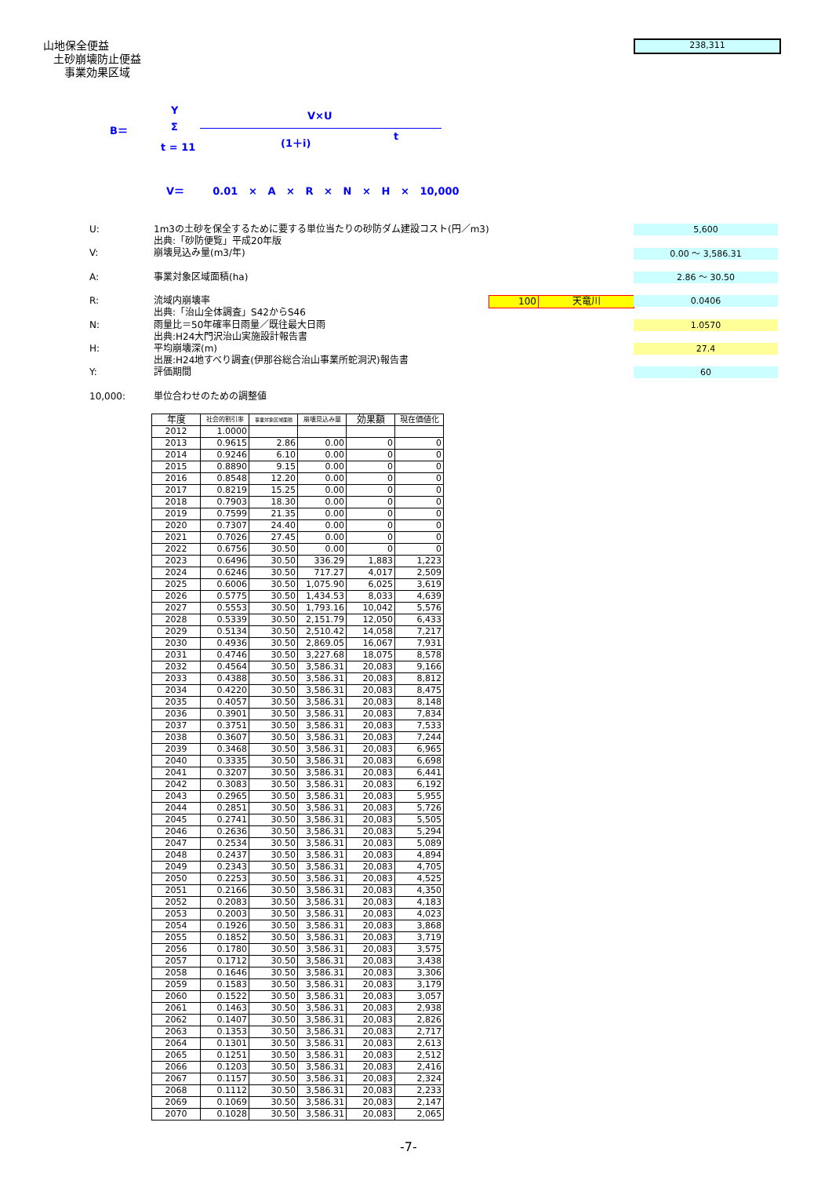山地保全便益
土砂崩壊防止便益
事業効果区域
238,311
Y
B＝ Σ
t = 11
V×U
(1＋i) t
V＝ 0.01 × A × R × N × H × 10,000
U: 1m3の土砂を保全するために要する単位当たりの砂防ダム建設コスト(円／m3)
出典:「砂防便覧」平成20年版
V: 崩壊見込み量(m3/年)
A: 事業対象区域面積(ha)
R: 流域内崩壊率 100 天竜川
出典:「治山全体調査」S42からS46
N: 雨量比＝50年確率日雨量／既往最大日雨
出典:H24大門沢治山実施設計報告書
H: 平均崩壊深(m)
出展:H24地すべり調査(伊那谷総合治山事業所蛇洞沢)報告書
Y: 評価期間
10,000: 単位合わせのための調整値
5,600
0.00 ～ 3,586.31
2.86 ～ 30.50
0.0406
1.0570
27.4
60
| 年度 | 社会的割引率 | 事業対象区域面積 | 崩壊見込み量 | 効果額 | 現在価値化 |
| --- | --- | --- | --- | --- | --- |
| 2012 | 1.0000 | | | | |
| 2013 | 0.9615 | 2.86 | 0.00 | 0 | 0 |
| 2014 | 0.9246 | 6.10 | 0.00 | 0 | 0 |
| 2015 | 0.8890 | 9.15 | 0.00 | 0 | 0 |
| 2016 | 0.8548 | 12.20 | 0.00 | 0 | 0 |
| 2017 | 0.8219 | 15.25 | 0.00 | 0 | 0 |
| 2018 | 0.7903 | 18.30 | 0.00 | 0 | 0 |
| 2019 | 0.7599 | 21.35 | 0.00 | 0 | 0 |
| 2020 | 0.7307 | 24.40 | 0.00 | 0 | 0 |
| 2021 | 0.7026 | 27.45 | 0.00 | 0 | 0 |
| 2022 | 0.6756 | 30.50 | 0.00 | 0 | 0 |
| 2023 | 0.6496 | 30.50 | 336.29 | 1,883 | 1,223 |
| 2024 | 0.6246 | 30.50 | 717.27 | 4,017 | 2,509 |
| 2025 | 0.6006 | 30.50 | 1,075.90 | 6,025 | 3,619 |
| 2026 | 0.5775 | 30.50 | 1,434.53 | 8,033 | 4,639 |
| 2027 | 0.5553 | 30.50 | 1,793.16 | 10,042 | 5,576 |
| 2028 | 0.5339 | 30.50 | 2,151.79 | 12,050 | 6,433 |
| 2029 | 0.5134 | 30.50 | 2,510.42 | 14,058 | 7,217 |
| 2030 | 0.4936 | 30.50 | 2,869.05 | 16,067 | 7,931 |
| 2031 | 0.4746 | 30.50 | 3,227.68 | 18,075 | 8,578 |
| 2032 | 0.4564 | 30.50 | 3,586.31 | 20,083 | 9,166 |
| 2033 | 0.4388 | 30.50 | 3,586.31 | 20,083 | 8,812 |
| 2034 | 0.4220 | 30.50 | 3,586.31 | 20,083 | 8,475 |
| 2035 | 0.4057 | 30.50 | 3,586.31 | 20,083 | 8,148 |
| 2036 | 0.3901 | 30.50 | 3,586.31 | 20,083 | 7,834 |
| 2037 | 0.3751 | 30.50 | 3,586.31 | 20,083 | 7,533 |
| 2038 | 0.3607 | 30.50 | 3,586.31 | 20,083 | 7,244 |
| 2039 | 0.3468 | 30.50 | 3,586.31 | 20,083 | 6,965 |
| 2040 | 0.3335 | 30.50 | 3,586.31 | 20,083 | 6,698 |
| 2041 | 0.3207 | 30.50 | 3,586.31 | 20,083 | 6,441 |
| 2042 | 0.3083 | 30.50 | 3,586.31 | 20,083 | 6,192 |
| 2043 | 0.2965 | 30.50 | 3,586.31 | 20,083 | 5,955 |
| 2044 | 0.2851 | 30.50 | 3,586.31 | 20,083 | 5,726 |
| 2045 | 0.2741 | 30.50 | 3,586.31 | 20,083 | 5,505 |
| 2046 | 0.2636 | 30.50 | 3,586.31 | 20,083 | 5,294 |
| 2047 | 0.2534 | 30.50 | 3,586.31 | 20,083 | 5,089 |
| 2048 | 0.2437 | 30.50 | 3,586.31 | 20,083 | 4,894 |
| 2049 | 0.2343 | 30.50 | 3,586.31 | 20,083 | 4,705 |
| 2050 | 0.2253 | 30.50 | 3,586.31 | 20,083 | 4,525 |
| 2051 | 0.2166 | 30.50 | 3,586.31 | 20,083 | 4,350 |
| 2052 | 0.2083 | 30.50 | 3,586.31 | 20,083 | 4,183 |
| 2053 | 0.2003 | 30.50 | 3,586.31 | 20,083 | 4,023 |
| 2054 | 0.1926 | 30.50 | 3,586.31 | 20,083 | 3,868 |
| 2055 | 0.1852 | 30.50 | 3,586.31 | 20,083 | 3,719 |
| 2056 | 0.1780 | 30.50 | 3,586.31 | 20,083 | 3,575 |
| 2057 | 0.1712 | 30.50 | 3,586.31 | 20,083 | 3,438 |
| 2058 | 0.1646 | 30.50 | 3,586.31 | 20,083 | 3,306 |
| 2059 | 0.1583 | 30.50 | 3,586.31 | 20,083 | 3,179 |
| 2060 | 0.1522 | 30.50 | 3,586.31 | 20,083 | 3,057 |
| 2061 | 0.1463 | 30.50 | 3,586.31 | 20,083 | 2,938 |
| 2062 | 0.1407 | 30.50 | 3,586.31 | 20,083 | 2,826 |
| 2063 | 0.1353 | 30.50 | 3,586.31 | 20,083 | 2,717 |
| 2064 | 0.1301 | 30.50 | 3,586.31 | 20,083 | 2,613 |
| 2065 | 0.1251 | 30.50 | 3,586.31 | 20,083 | 2,512 |
| 2066 | 0.1203 | 30.50 | 3,586.31 | 20,083 | 2,416 |
| 2067 | 0.1157 | 30.50 | 3,586.31 | 20,083 | 2,324 |
| 2068 | 0.1112 | 30.50 | 3,586.31 | 20,083 | 2,233 |
| 2069 | 0.1069 | 30.50 | 3,586.31 | 20,083 | 2,147 |
| 2070 | 0.1028 | 30.50 | 3,586.31 | 20,083 | 2,065 |
-7-